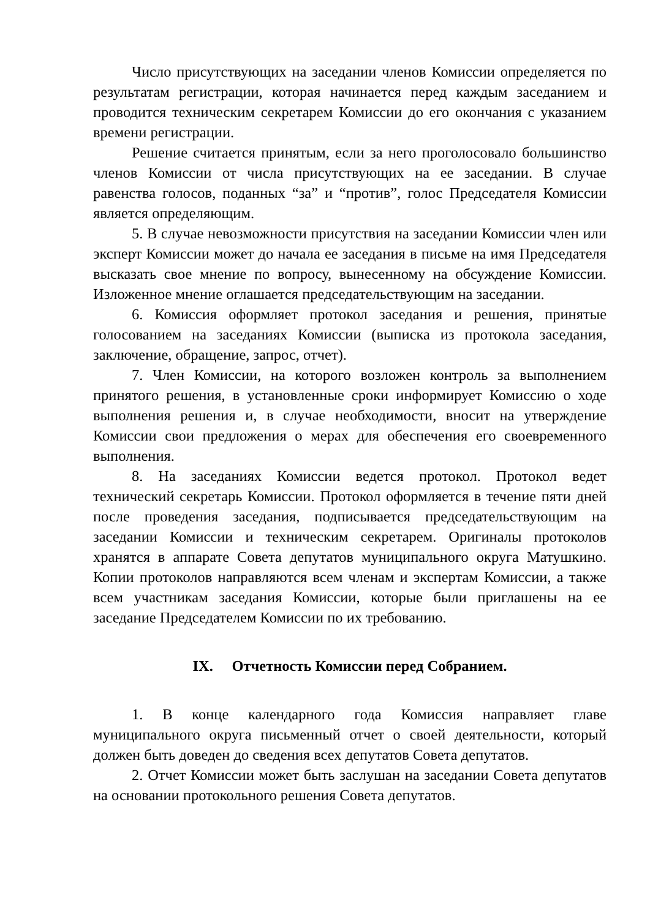Число присутствующих на заседании членов Комиссии определяется по результатам регистрации, которая начинается перед каждым заседанием и проводится техническим секретарем Комиссии до его окончания с указанием времени регистрации.
Решение считается принятым, если за него проголосовало большинство членов Комиссии от числа присутствующих на ее заседании. В случае равенства голосов, поданных “за” и “против”, голос Председателя Комиссии является определяющим.
5. В случае невозможности присутствия на заседании Комиссии член или эксперт Комиссии может до начала ее заседания в письме на имя Председателя высказать свое мнение по вопросу, вынесенному на обсуждение Комиссии. Изложенное мнение оглашается председательствующим на заседании.
6. Комиссия оформляет протокол заседания и решения, принятые голосованием на заседаниях Комиссии (выписка из протокола заседания, заключение, обращение, запрос, отчет).
7. Член Комиссии, на которого возложен контроль за выполнением принятого решения, в установленные сроки информирует Комиссию о ходе выполнения решения и, в случае необходимости, вносит на утверждение Комиссии свои предложения о мерах для обеспечения его своевременного выполнения.
8. На заседаниях Комиссии ведется протокол. Протокол ведет технический секретарь Комиссии. Протокол оформляется в течение пяти дней после проведения заседания, подписывается председательствующим на заседании Комиссии и техническим секретарем. Оригиналы протоколов хранятся в аппарате Совета депутатов муниципального округа Матушкино. Копии протоколов направляются всем членам и экспертам Комиссии, а также всем участникам заседания Комиссии, которые были приглашены на ее заседание Председателем Комиссии по их требованию.
IX. Отчетность Комиссии перед Собранием.
1. В конце календарного года Комиссия направляет главе муниципального округа письменный отчет о своей деятельности, который должен быть доведен до сведения всех депутатов Совета депутатов.
2. Отчет Комиссии может быть заслушан на заседании Совета депутатов на основании протокольного решения Совета депутатов.